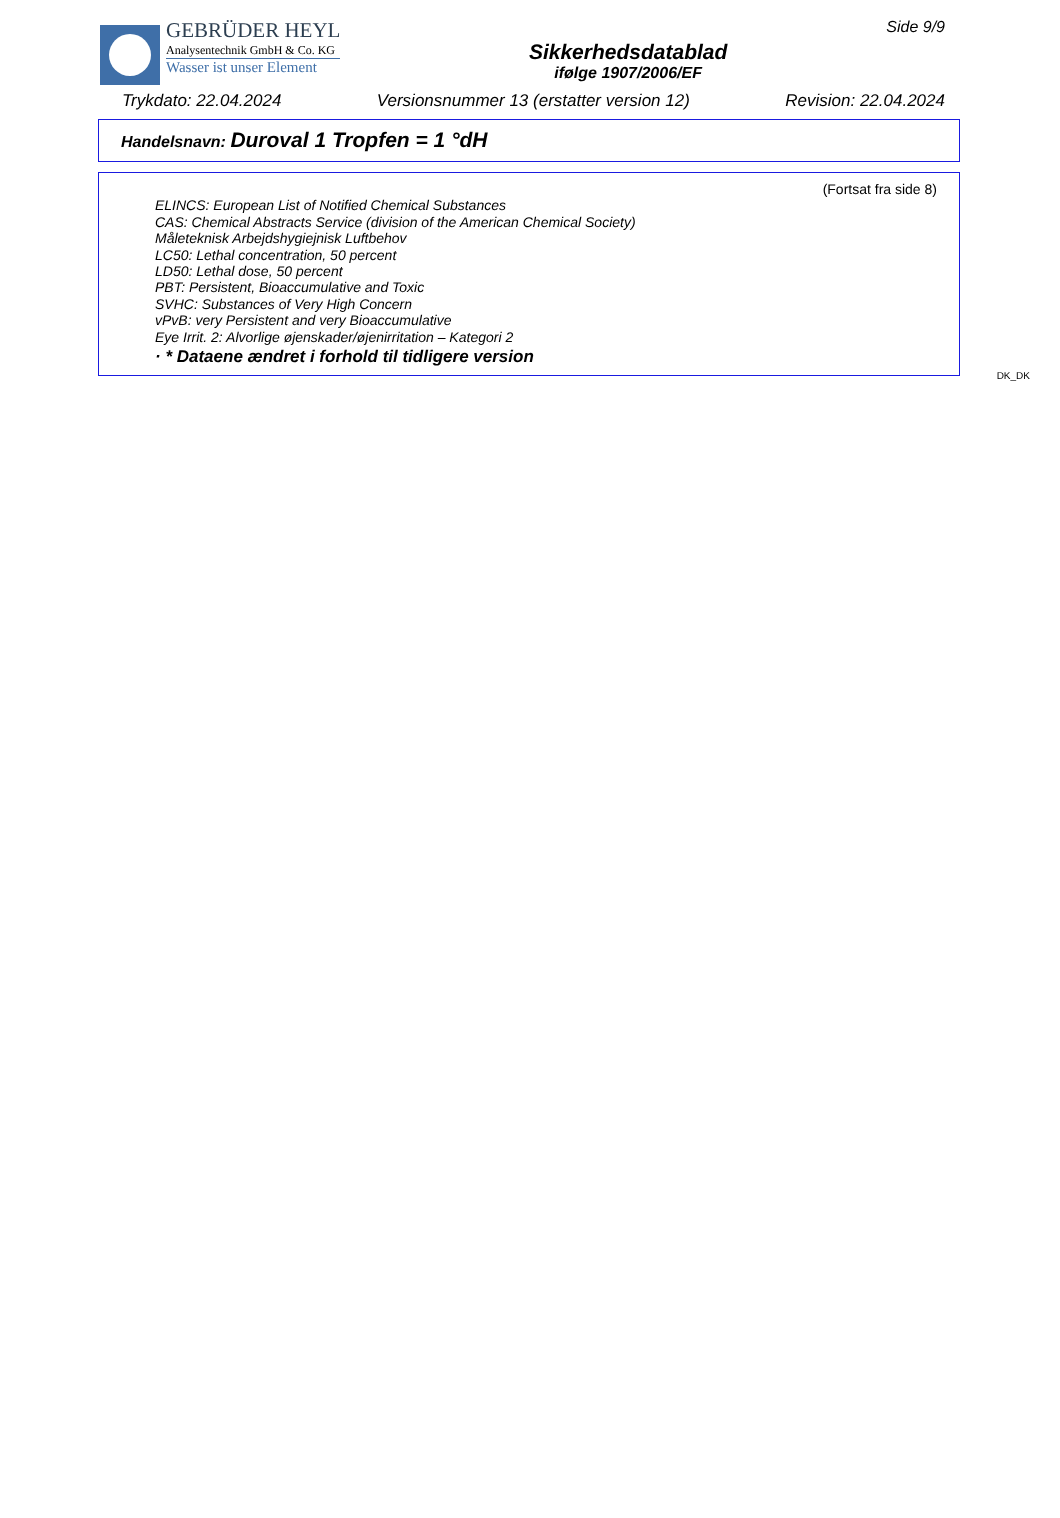GEBRÜDER HEYL
Analysentechnik GmbH & Co. KG
Wasser ist unser Element
Sikkerhedsdatablad
ifølge 1907/2006/EF
Side 9/9
Trykdato: 22.04.2024 Versionsnummer 13 (erstatter version 12) Revision: 22.04.2024
Handelsnavn: Duroval 1 Tropfen = 1 °dH
(Fortsat fra side 8)
ELINCS: European List of Notified Chemical Substances
CAS: Chemical Abstracts Service (division of the American Chemical Society)
Måleteknisk Arbejdshygiejnisk Luftbehov
LC50: Lethal concentration, 50 percent
LD50: Lethal dose, 50 percent
PBT: Persistent, Bioaccumulative and Toxic
SVHC: Substances of Very High Concern
vPvB: very Persistent and very Bioaccumulative
Eye Irrit. 2: Alvorlige øjenskader/øjenirritation – Kategori 2
· * Dataene ændret i forhold til tidligere version
DK_DK